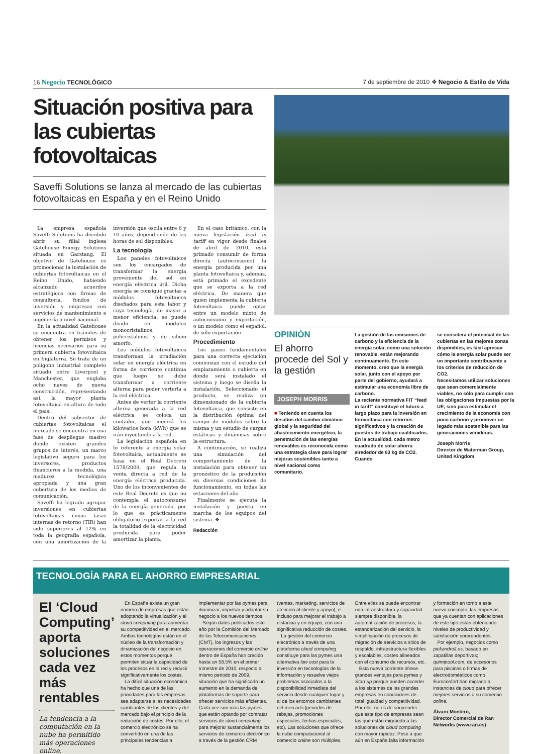16 Negocio TECNOLÓGICO 7 de septiembre de 2010 ❖ Negocio & Estilo de Vida
Situación positiva para las cubiertas fotovoltaicas
Saveffi Solutions se lanza al mercado de las cubiertas fotovoltaicas en España y en el Reino Unido
La empresa española Saveffi Solutions ha decidido abrir su filial inglesa Gatehouse Energy Solutions situada en Garstang. El objetivo de Gatehouse es promocionar la instalación de cubiertas fotovoltaicas en el Reino Unido, habiendo alcanzado acuerdos estratégicos con firmas de consultoría, fondos de inversión y empresas con servicios de mantenimiento e ingeniería a nivel nacional.
En la actualidad Gatehouse se encuentra en trámites de obtener los permisos y licencias necesarios para su primera cubierta fotovoltaica en Inglaterra. Se trata de un polígono industrial completo situado entre Liverpool y Manchester, que engloba ocho naves de nueva construcción, representando así, la mayor planta fotovoltaica en altura de todo el país.
Dentro del subsector de cubiertas fotovoltaicas el mercado se encuentra en una fase de despliegue masivo donde existen grandes grupos de interés, un marco legislativo seguro para los inversores, productos financieros a la medida, una madurez tecnológica apropiada y una gran cobertura de los medios de comunicación.
Saveffi ha logrado agrupar inversiones en cubiertas fotovoltaicas cuyas tasas internas de retorno (TIR) han sido superiores al 12% en toda la geografía española, con una amortización de la inversión que oscila entre 6 y 10 años, dependiendo de las horas de sol disponibles.
La tecnología
Los paneles fotovoltaicos son los encargados de transformar la energía proveniente del sol en energía eléctrica útil. Dicha energía se consigue gracias a módulos fotovoltaicos diseñados para esta labor y cuya tecnología, de mayor a menor eficiencia, se puede dividir en módulos monocristalinos, policristalinos y de silicio amorfo.
Los módulos fotovoltaicos transforman la irradiación solar en energía eléctrica en forma de corriente continua que luego se debe transformar a corriente alterna para poder verterla a la red eléctrica.
Antes de verter la corriente alterna generada a la red eléctrica se coloca un contador, que medirá los kilowatios hora (kWh) que se irán inyectando a la red.
La legislación española en lo referente a energía solar fotovoltaica, actualmente se basa en el Real Decreto 1578/2009, que regula la venta directa a red de la energía eléctrica producida. Uno de los inconvenientes de este Real Decreto es que no contempla el autoconsumo de la energía generada, por lo que es prácticamente obligatorio exportar a la red la totalidad de la electricidad producida para poder amortizar la planta.
En el caso británico, con la nueva legislación feed in tariff en vigor desde finales de abril de 2010, está primado consumir de forma directa (autoconsumo) la energía producida por una planta fotovoltaica y, además, está primado el excedente que se exporta a la red eléctrica. De manera que quien implementa la cubierta fotovoltaica puede optar entre un modelo mixto de autoconsumo y exportación, o un modelo como el español, de sólo exportación.
Procedimiento
Los pasos fundamentales para una correcta ejecución comienzan con el estudio del emplazamiento o cubierta en donde será instalado el sistema y luego se diseña la instalación. Seleccionado el producto, se realiza un dimensionado de la cubierta fotovoltaica, que consiste en la distribución óptima del campo de módulos sobre la misma y un estudio de cargas estáticas y dinámicas sobre la estructura.
A continuación, se realiza una simulación del comportamiento de la instalación para obtener un pronóstico de la producción en diversas condiciones de funcionamiento, en todas las estaciones del año.
Finalmente se ejecuta la instalación y puesta en marcha de los equipos del sistema. ❖
Redacción
OPINIÓN
El ahorro procede del Sol y la gestión
JOSEPH MORRIS
■ Teniendo en cuenta los desafíos del cambio climático global y la seguridad del abastecimiento energético, la penetración de las energías renovables es reconocida como una estrategia clave para lograr mejoras sostenibles tanto a nivel nacional como comunitario.
La gestión de las emisiones de carbono y la eficiencia de la energía solar, como una solución renovable, están mejorando continuamente. En este momento, creo que la energía solar, junto con el apoyo por parte del gobierno, ayudará a estimular una economía libre de carbono.
La reciente normativa FIT “feed in tariff” constituye el futuro a largo plazo para la inversión en fotovoltaica con retornos significativos y la creación de puestos de trabajo cualificados.
En la actualidad, cada metro cuadrado de solar ahorra alrededor de 63 kg de CO2. Cuando
se considera el potencial de las cubiertas en las mejores zonas disponibles, es fácil apreciar cómo la energía solar puede ser un importante contribuyente a los criterios de reducción de CO2.
Necesitamos utilizar soluciones que sean comercialmente viables, no sólo para cumplir con las obligaciones impuestas por la UE, sino para estimular el crecimiento de la economía con poco carbono y promover un legado más sostenible para las generaciones venideras.
Joseph Morris
Director de Waterman Group, United Kingdom
TECNOLOGÍA PARA EL AHORRO EMPRESARIAL
El ‘Cloud Computing’ aporta soluciones cada vez más rentables
La tendencia a la computación en la nube ha permitido más operaciones online.
En España existe un gran número de empresas que están adoptando la virtualización y el cloud computing para aumentar su competitividad en el mercado. Ambas tecnologías están en el núcleo de la transformación y dinamización del negocio en estos momentos porque permiten situar la capacidad de los procesos en la red y reducir significativamente los costes.
La difícil situación económica ha hecho que una de las prioridades para las empresas sea adaptarse a las necesidades cambiantes de los clientes y del mercado bajo el principio de la reducción de costes. Por ello, el comercio electrónico se ha convertido en una de las principales tendencias a implementar por las pymes para dinamizar, impulsar y adaptar su negocio a los nuevos tiempos.
Según datos publicados este año por la Comisión del Mercado de las Telecomunicaciones (CMT), los ingresos y las operaciones del comercio online dentro de España han crecido hasta un 58,5% en el primer trimestre de 2010, respecto al mismo periodo de 2009, situación que ha significado un aumento en la demanda de plataformas de soporte para ofrecer servicios más eficientes. Cada vez son más las pymes que están optando por contratar servicios de cloud computing para mejorar sustancialmente los servicios de comercio electrónico a través de la gestión CRM (ventas, marketing, servicios de atención al cliente y apoyo), e incluso para mejorar el trabajo a distancia y en equipo, con una significativa reducción de costes.
La gestión del comercio electrónico a través de una plataforma cloud computing constituye para las pymes una alternativa low cost para la inversión en tecnologías de la información y resuelve viejos problemas asociados a la disponibilidad inmediata del servicio desde cualquier lugar y al de los entornos cambiantes del mercado (periodos de rebajas, promociones especiales, fechas especiales, etc). Las soluciones que ofrece la nube computacional al comercio online son múltiples. Entre ellas se puede encontrar una infraestructura y capacidad siempre disponible, la automatización de procesos, la estandarización del servicio, la simplificación de procesos de migración de servicios a sitios de respaldo, infraestructura flexibles y escalables, costes alineados con el consumo de recursos, etc.
Esta nueva corriente ofrece grandes ventajas para pymes y Start up porque pueden acceder a los sistemas de las grandes empresas en condiciones de total igualdad y competitividad. Por ello, no es de sorprender que este tipo de empresas sean las que están migrando a las soluciones de cloud computing con mayor rapidez. Pese a que aún en España falta información y formación en torno a este nuevo concepto, las empresas que ya cuentan con aplicaciones de este tipo están obteniendo niveles de productividad y satisfacción sorprendentes.
Por ejemplo, negocios como pickandroll.es, basado en zapatillas deportivas; quimipool.com, de accesorios para piscinas o firmas de electrodomésticos como Euroconfort han migrado a instancias de cloud para ofrecer mejores servicios a su comercio online.
Álvaro Montero,
Director Comercial de Ran Networks (www.ran.es)